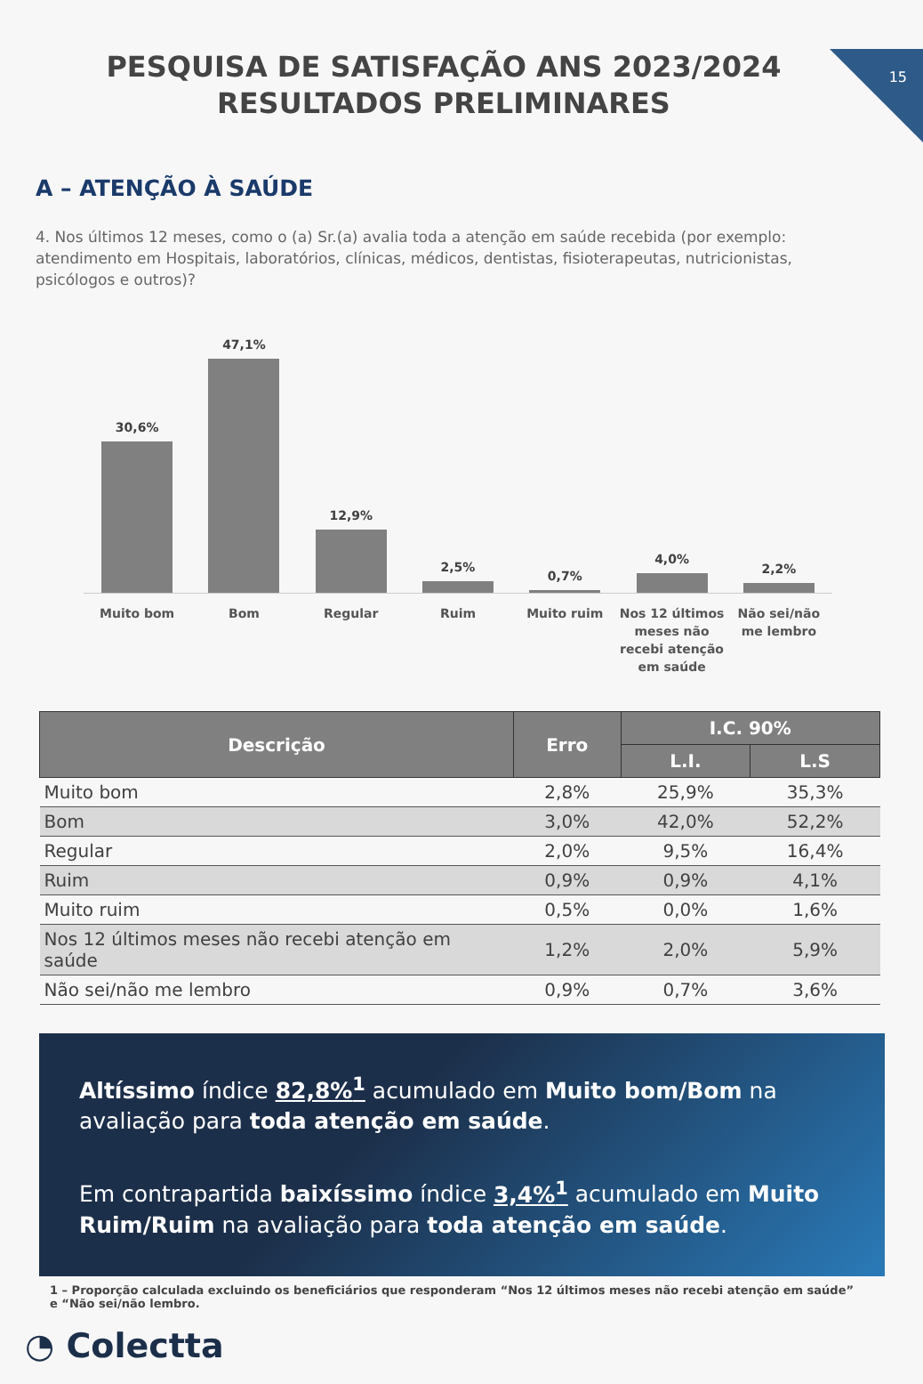15
PESQUISA DE SATISFAÇÃO ANS 2023/2024 RESULTADOS PRELIMINARES
A – ATENÇÃO À SAÚDE
4. Nos últimos 12 meses, como o (a) Sr.(a) avalia toda a atenção em saúde recebida (por exemplo: atendimento em Hospitais, laboratórios, clínicas, médicos, dentistas, fisioterapeutas, nutricionistas, psicólogos e outros)?
30,6%
47,1%
12,9%
2,5%
0,7%
4,0%
2,2%
Muito bom Bom Regular Ruim Muito ruim Nos 12 últimos meses não recebi atenção em saúde
Não sei/não me lembro
| Descrição | Erro | I.C. 90% | |
| --- | --- | --- | --- |
| | | L.I. | L.S |
| Muito bom | 2,8% | 25,9% | 35,3% |
| Bom | 3,0% | 42,0% | 52,2% |
| Regular | 2,0% | 9,5% | 16,4% |
| Ruim | 0,9% | 0,9% | 4,1% |
| Muito ruim | 0,5% | 0,0% | 1,6% |
| Nos 12 últimos meses não recebi atenção em saúde | 1,2% | 2,0% | 5,9% |
| Não sei/não me lembro | 0,9% | 0,7% | 3,6% |
Altíssimo índice 82,8%<sup>1</sup> acumulado em Muito bom/Bom na avaliação para toda atenção em saúde.
Em contrapartida baixíssimo índice 3,4%<sup>1</sup> acumulado em Muito Ruim/Ruim na avaliação para toda atenção em saúde.
1 – Proporção calculada excluindo os beneficiários que responderam “Nos 12 últimos meses não recebi atenção em saúde” e “Não sei/não lembro.
◔ Colectta